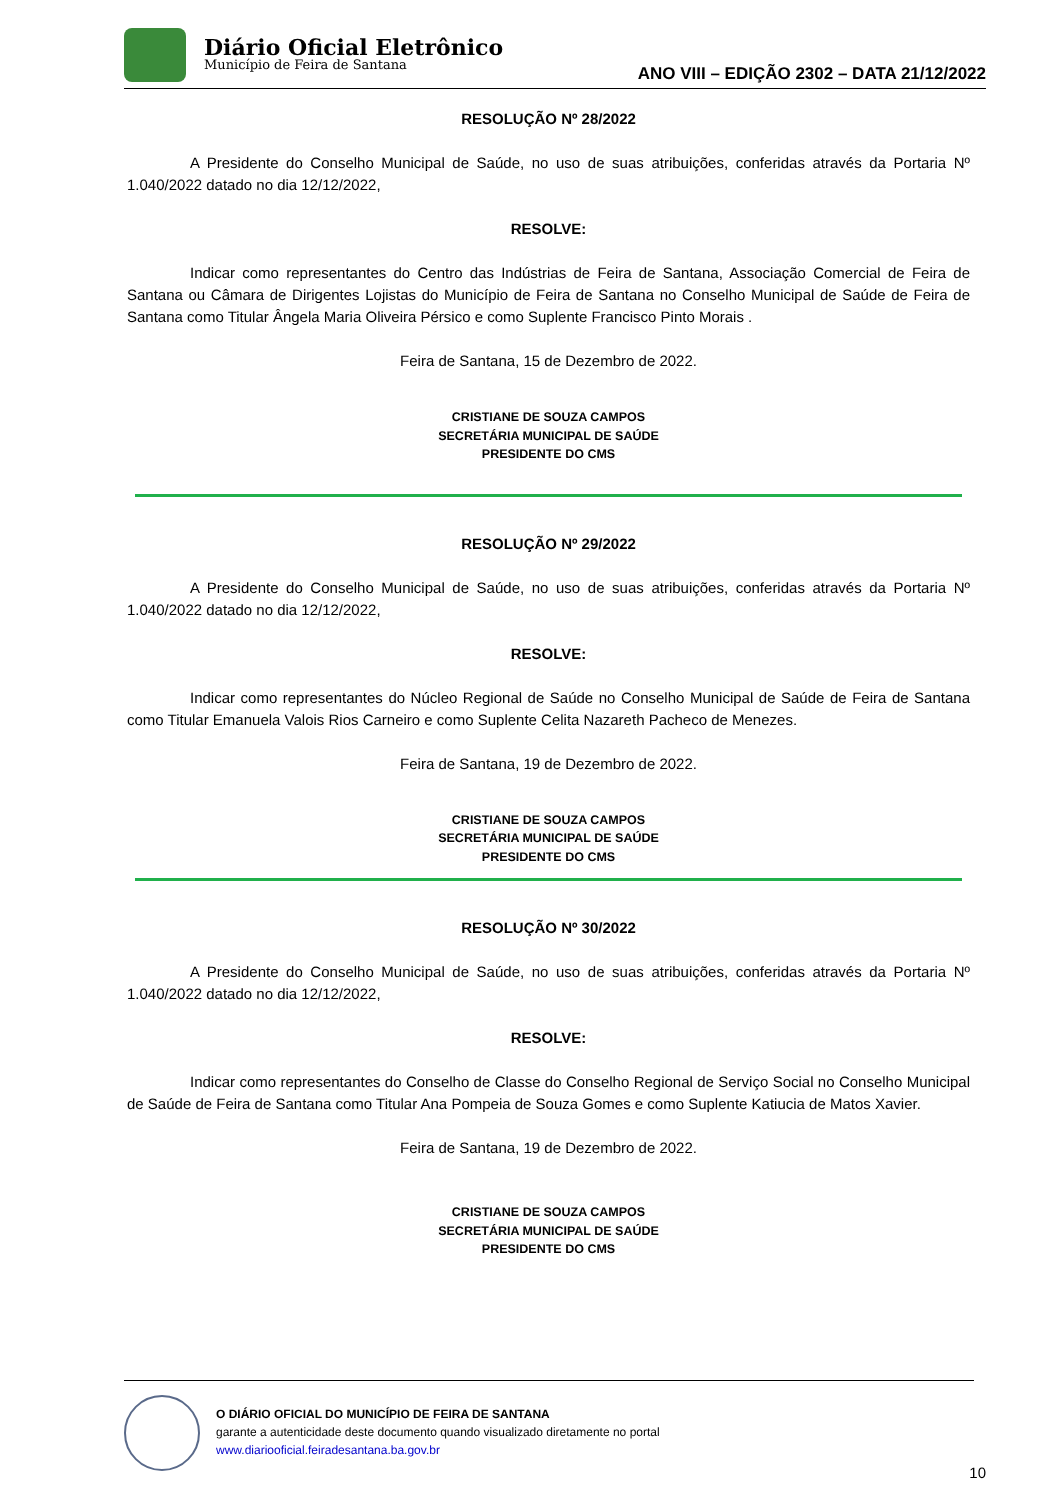Diário Oficial Eletrônico
Município de Feira de Santana
ANO VIII – EDIÇÃO 2302 – DATA 21/12/2022
RESOLUÇÃO Nº 28/2022
A Presidente do Conselho Municipal de Saúde, no uso de suas atribuições, conferidas através da Portaria Nº 1.040/2022 datado no dia 12/12/2022,
RESOLVE:
Indicar como representantes do Centro das Indústrias de Feira de Santana, Associação Comercial de Feira de Santana ou Câmara de Dirigentes Lojistas do Município de Feira de Santana no Conselho Municipal de Saúde de Feira de Santana como Titular Ângela Maria Oliveira Pérsico e como Suplente Francisco Pinto Morais .
Feira de Santana, 15 de Dezembro de 2022.
CRISTIANE DE SOUZA CAMPOS
SECRETÁRIA MUNICIPAL DE SAÚDE
PRESIDENTE DO CMS
RESOLUÇÃO Nº 29/2022
A Presidente do Conselho Municipal de Saúde, no uso de suas atribuições, conferidas através da Portaria Nº 1.040/2022 datado no dia 12/12/2022,
RESOLVE:
Indicar como representantes do Núcleo Regional de Saúde no Conselho Municipal de Saúde de Feira de Santana como Titular Emanuela Valois Rios Carneiro e como Suplente Celita Nazareth Pacheco de Menezes.
Feira de Santana, 19 de Dezembro de 2022.
CRISTIANE DE SOUZA CAMPOS
SECRETÁRIA MUNICIPAL DE SAÚDE
PRESIDENTE DO CMS
RESOLUÇÃO Nº 30/2022
A Presidente do Conselho Municipal de Saúde, no uso de suas atribuições, conferidas através da Portaria Nº 1.040/2022 datado no dia 12/12/2022,
RESOLVE:
Indicar como representantes do Conselho de Classe do Conselho Regional de Serviço Social no Conselho Municipal de Saúde de Feira de Santana como Titular Ana Pompeia de Souza Gomes e como Suplente Katiucia de Matos Xavier.
Feira de Santana, 19 de Dezembro de 2022.
CRISTIANE DE SOUZA CAMPOS
SECRETÁRIA MUNICIPAL DE SAÚDE
PRESIDENTE DO CMS
O DIÁRIO OFICIAL DO MUNICÍPIO DE FEIRA DE SANTANA
garante a autenticidade deste documento quando visualizado diretamente no portal
www.diariooficial.feiradesantana.ba.gov.br
10